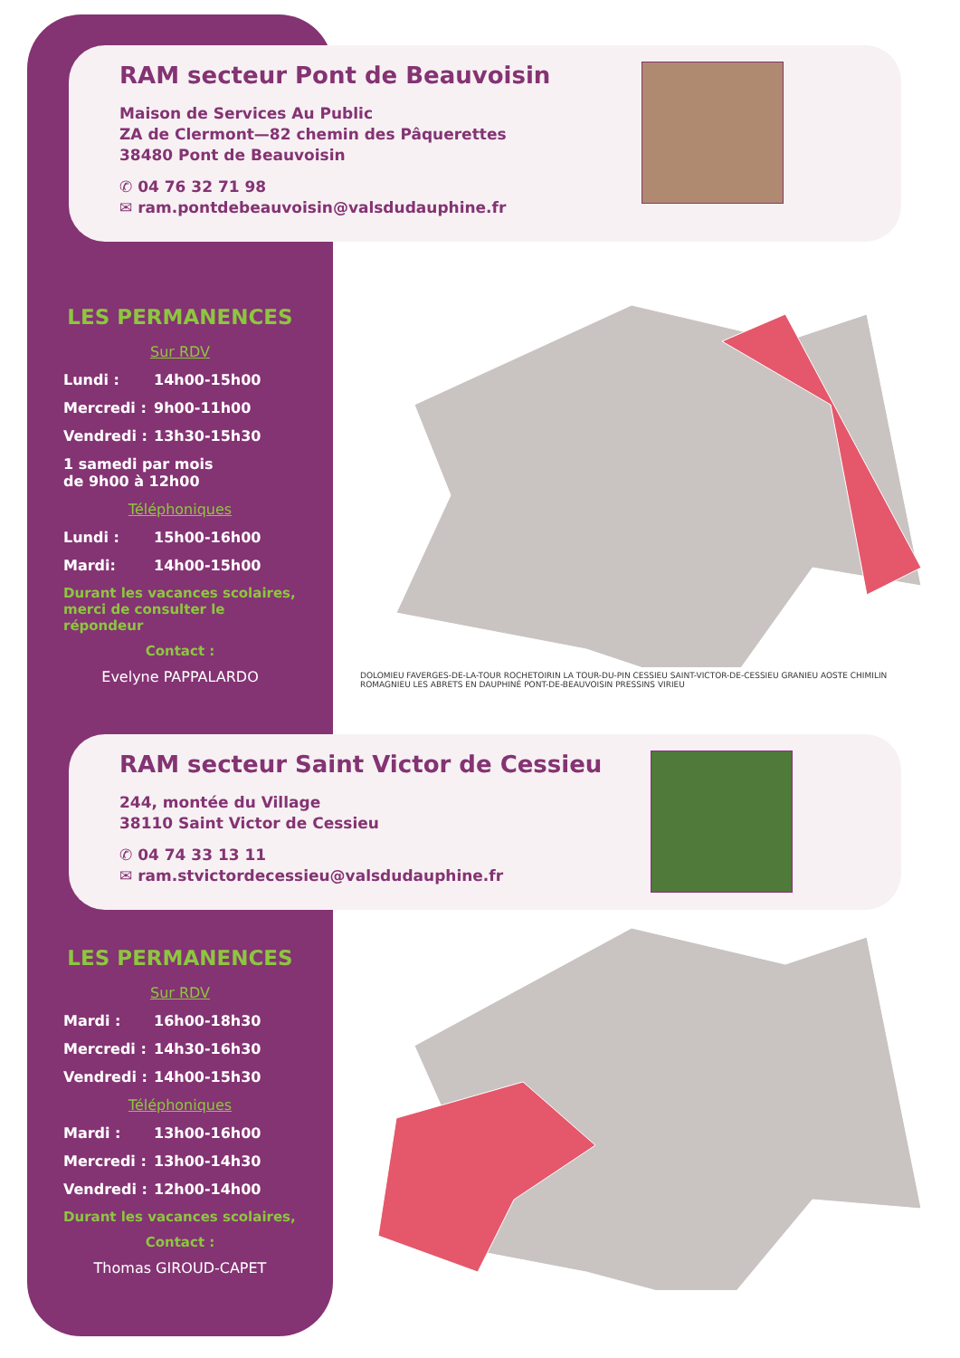RAM secteur Pont de Beauvoisin
Maison de Services Au Public
ZA de Clermont—82 chemin des Pâquerettes
38480 Pont de Beauvoisin
✆ 04 76 32 71 98
✉ ram.pontdebeauvoisin@valsdudauphine.fr
LES PERMANENCES
Sur RDV
Lundi : 14h00-15h00
Mercredi : 9h00-11h00
Vendredi : 13h30-15h30
1 samedi par mois
de 9h00 à 12h00
Téléphoniques
Lundi : 15h00-16h00
Mardi: 14h00-15h00
Durant les vacances scolaires, merci de consulter le répondeur
Contact :
Evelyne PAPPALARDO
DOLOMIEU FAVERGES-DE-LA-TOUR ROCHETOIRIN LA TOUR-DU-PIN CESSIEU SAINT-VICTOR-DE-CESSIEU GRANIEU AOSTE CHIMILIN ROMAGNIEU LES ABRETS EN DAUPHINÉ PONT-DE-BEAUVOISIN PRESSINS VIRIEU
RAM secteur Saint Victor de Cessieu
244, montée du Village
38110 Saint Victor de Cessieu
✆ 04 74 33 13 11
✉ ram.stvictordecessieu@valsdudauphine.fr
LES PERMANENCES
Sur RDV
Mardi : 16h00-18h30
Mercredi : 14h30-16h30
Vendredi : 14h00-15h30
Téléphoniques
Mardi : 13h00-16h00
Mercredi : 13h00-14h30
Vendredi : 12h00-14h00
Durant les vacances scolaires,
Contact :
Thomas GIROUD-CAPET